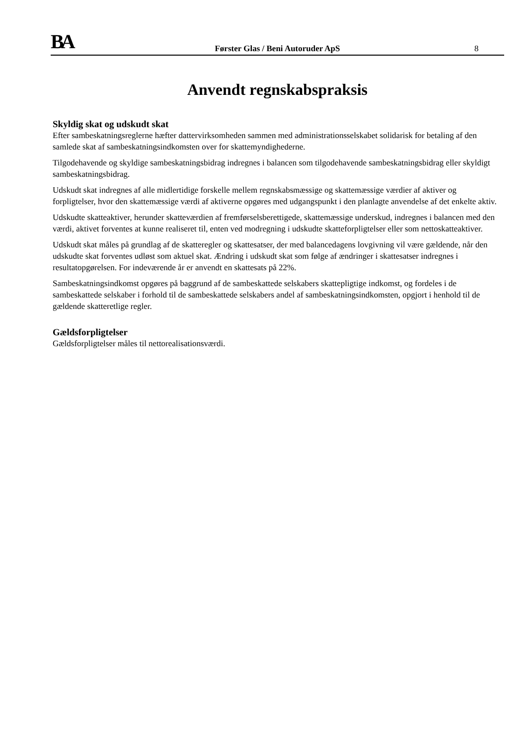BA
Førster Glas / Beni Autoruder ApS
8
Anvendt regnskabspraksis
Skyldig skat og udskudt skat
Efter sambeskatningsreglerne hæfter dattervirksomheden sammen med administrationsselskabet solidarisk for betaling af den samlede skat af sambeskatningsindkomsten over for skattemyndighederne.
Tilgodehavende og skyldige sambeskatningsbidrag indregnes i balancen som tilgodehavende sambeskatningsbidrag eller skyldigt sambeskatningsbidrag.
Udskudt skat indregnes af alle midlertidige forskelle mellem regnskabsmæssige og skattemæssige værdier af aktiver og forpligtelser, hvor den skattemæssige værdi af aktiverne opgøres med udgangspunkt i den planlagte anvendelse af det enkelte aktiv.
Udskudte skatteaktiver, herunder skatteværdien af fremførselsberettigede, skattemæssige underskud, indregnes i balancen med den værdi, aktivet forventes at kunne realiseret til, enten ved modregning i udskudte skatteforpligtelser eller som nettoskatteaktiver.
Udskudt skat måles på grundlag af de skatteregler og skattesatser, der med balancedagens lovgivning vil være gældende, når den udskudte skat forventes udløst som aktuel skat. Ændring i udskudt skat som følge af ændringer i skattesatser indregnes i resultatopgørelsen. For indeværende år er anvendt en skattesats på 22%.
Sambeskatningsindkomst opgøres på baggrund af de sambeskattede selskabers skattepligtige indkomst, og fordeles i de sambeskattede selskaber i forhold til de sambeskattede selskabers andel af sambeskatningsindkomsten, opgjort i henhold til de gældende skatteretlige regler.
Gældsforpligtelser
Gældsforpligtelser måles til nettorealisationsværdi.